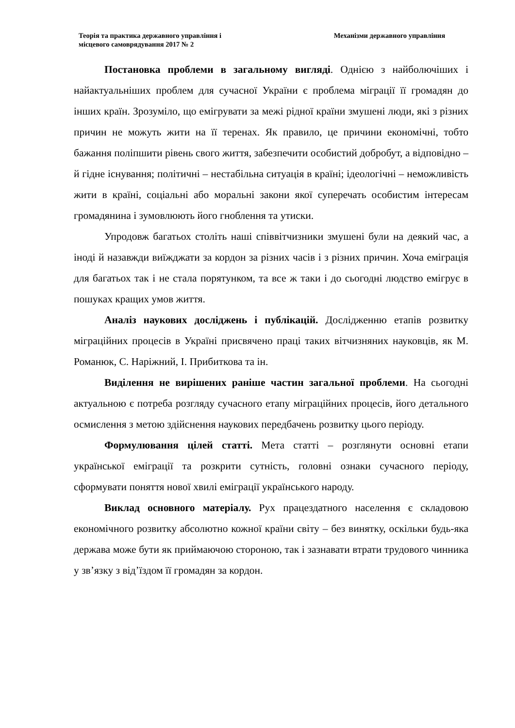Теорія та практика державного управління і
місцевого самоврядування 2017 № 2
Механізми державного управління
Постановка проблеми в загальному вигляді. Однією з найболючіших і найактуальніших проблем для сучасної України є проблема міграції її громадян до інших країн. Зрозуміло, що емігрувати за межі рідної країни змушені люди, які з різних причин не можуть жити на її теренах. Як правило, це причини економічні, тобто бажання поліпшити рівень свого життя, забезпечити особистий добробут, а відповідно – й гідне існування; політичні – нестабільна ситуація в країні; ідеологічні – неможливість жити в країні, соціальні або моральні закони якої суперечать особистим інтересам громадянина і зумовлюють його гноблення та утиски.
Упродовж багатьох століть наші співвітчизники змушені були на деякий час, а іноді й назавжди виїжджати за кордон за різних часів і з різних причин. Хоча еміграція для багатьох так і не стала порятунком, та все ж таки і до сьогодні людство емігрує в пошуках кращих умов життя.
Аналіз наукових досліджень і публікацій. Дослідженню етапів розвитку міграційних процесів в Україні присвячено праці таких вітчизняних науковців, як М. Романюк, С. Наріжний, І. Прибиткова та ін.
Виділення не вирішених раніше частин загальної проблеми. На сьогодні актуальною є потреба розгляду сучасного етапу міграційних процесів, його детального осмислення з метою здійснення наукових передбачень розвитку цього періоду.
Формулювання цілей статті. Мета статті – розглянути основні етапи української еміграції та розкрити сутність, головні ознаки сучасного періоду, сформувати поняття нової хвилі еміграції українського народу.
Виклад основного матеріалу. Рух працездатного населення є складовою економічного розвитку абсолютно кожної країни світу – без винятку, оскільки будь-яка держава може бути як приймаючою стороною, так і зазнавати втрати трудового чинника у зв’язку з від’їздом її громадян за кордон.